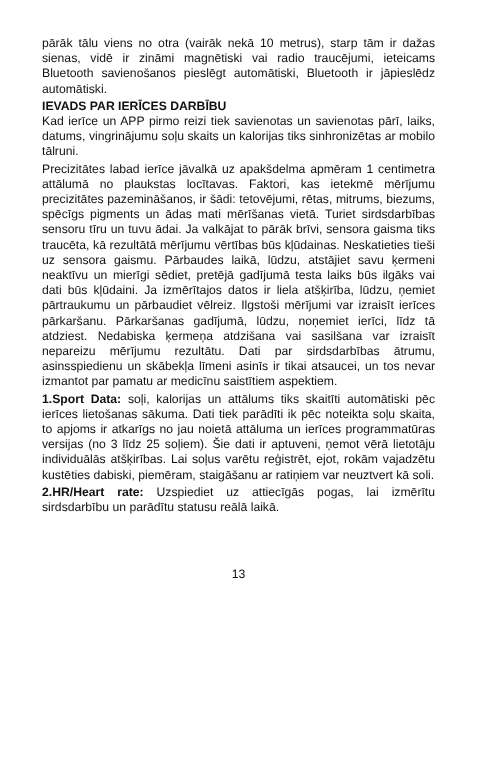pārāk tālu viens no otra (vairāk nekā 10 metrus), starp tām ir dažas sienas, vidē ir zināmi magnētiski vai radio traucējumi, ieteicams Bluetooth savienošanos pieslēgt automātiski, Bluetooth ir jāpieslēdz automātiski.
IEVADS PAR IERĪCES DARBĪBU
Kad ierīce un APP pirmo reizi tiek savienotas un savienotas pārī, laiks, datums, vingrinājumu soļu skaits un kalorijas tiks sinhronizētas ar mobilo tālruni.
Precizitātes labad ierīce jāvalkā uz apakšdelma apmēram 1 centimetra attālumā no plaukstas locītavas. Faktori, kas ietekmē mērījumu precizitātes pazemināšanos, ir šādi: tetovējumi, rētas, mitrums, biezums, spēcīgs pigments un ādas mati mērīšanas vietā. Turiet sirdsdarbības sensoru tīru un tuvu ādai. Ja valkājat to pārāk brīvi, sensora gaisma tiks traucēta, kā rezultātā mērījumu vērtības būs kļūdainas. Neskatieties tieši uz sensora gaismu. Pārbaudes laikā, lūdzu, atstājiet savu ķermeni neaktīvu un mierīgi sēdiet, pretējā gadījumā testa laiks būs ilgāks vai dati būs kļūdaini. Ja izmērītajos datos ir liela atšķirība, lūdzu, ņemiet pārtraukumu un pārbaudiet vēlreiz. Ilgstoši mērījumi var izraisīt ierīces pārkaršanu. Pārkaršanas gadījumā, lūdzu, noņemiet ierīci, līdz tā atdziest. Nedabiska ķermeņa atdzišana vai sasilšana var izraisīt nepareizu mērījumu rezultātu. Dati par sirdsdarbības ātrumu, asinsspiedienu un skābekļa līmeni asinīs ir tikai atsaucei, un tos nevar izmantot par pamatu ar medicīnu saistītiem aspektiem.
1.Sport Data: soļi, kalorijas un attālums tiks skaitīti automātiski pēc ierīces lietošanas sākuma. Dati tiek parādīti ik pēc noteikta soļu skaita, to apjoms ir atkarīgs no jau noietā attāluma un ierīces programmatūras versijas (no 3 līdz 25 soļiem). Šie dati ir aptuveni, ņemot vērā lietotāju individuālās atšķirības. Lai soļus varētu reģistrēt, ejot, rokām vajadzētu kustēties dabiski, piemēram, staigāšanu ar ratiņiem var neuztvert kā soli.
2.HR/Heart rate: Uzspiediet uz attiecīgās pogas, lai izmērītu sirdsdarbību un parādītu statusu reālā laikā.
13